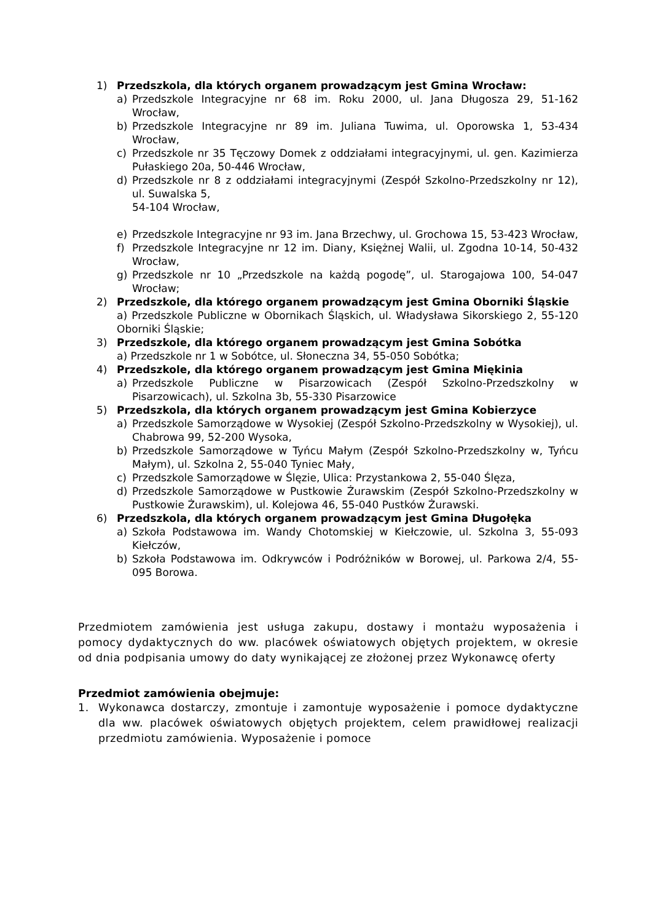1) Przedszkola, dla których organem prowadzącym jest Gmina Wrocław:
a) Przedszkole Integracyjne nr 68 im. Roku 2000, ul. Jana Długosza 29, 51-162 Wrocław,
b) Przedszkole Integracyjne nr 89 im. Juliana Tuwima, ul. Oporowska 1, 53-434 Wrocław,
c) Przedszkole nr 35 Tęczowy Domek z oddziałami integracyjnymi, ul. gen. Kazimierza Pułaskiego 20a, 50-446 Wrocław,
d) Przedszkole nr 8 z oddziałami integracyjnymi (Zespół Szkolno-Przedszkolny nr 12), ul. Suwalska 5,
54-104 Wrocław,
e) Przedszkole Integracyjne nr 93 im. Jana Brzechwy, ul. Grochowa 15, 53-423 Wrocław,
f) Przedszkole Integracyjne nr 12 im. Diany, Księżnej Walii, ul. Zgodna 10-14, 50-432 Wrocław,
g) Przedszkole nr 10 „Przedszkole na każdą pogodę”, ul. Starogajowa 100, 54-047 Wrocław;
2) Przedszkole, dla którego organem prowadzącym jest Gmina Oborniki Śląskie
a) Przedszkole Publiczne w Obornikach Śląskich, ul. Władysława Sikorskiego 2, 55-120 Oborniki Śląskie;
3) Przedszkole, dla którego organem prowadzącym jest Gmina Sobótka
a) Przedszkole nr 1 w Sobótce, ul. Słoneczna 34, 55-050 Sobótka;
4) Przedszkole, dla którego organem prowadzącym jest Gmina Miękinia
a) Przedszkole Publiczne w Pisarzowicach (Zespół Szkolno-Przedszkolny w Pisarzowicach), ul. Szkolna 3b, 55-330 Pisarzowice
5) Przedszkola, dla których organem prowadzącym jest Gmina Kobierzyce
a) Przedszkole Samorządowe w Wysokiej (Zespół Szkolno-Przedszkolny w Wysokiej), ul. Chabrowa 99, 52-200 Wysoka,
b) Przedszkole Samorządowe w Tyńcu Małym (Zespół Szkolno-Przedszkolny w, Tyńcu Małym), ul. Szkolna 2, 55-040 Tyniec Mały,
c) Przedszkole Samorządowe w Ślęzie, Ulica: Przystankowa 2, 55-040 Ślęza,
d) Przedszkole Samorządowe w Pustkowie Żurawskim (Zespół Szkolno-Przedszkolny w Pustkowie Żurawskim), ul. Kolejowa 46, 55-040 Pustków Żurawski.
6) Przedszkola, dla których organem prowadzącym jest Gmina Długołęka
a) Szkoła Podstawowa im. Wandy Chotomskiej w Kiełczowie, ul. Szkolna 3, 55-093 Kiełczów,
b) Szkoła Podstawowa im. Odkrywców i Podróżników w Borowej, ul. Parkowa 2/4, 55-095 Borowa.
Przedmiotem zamówienia jest usługa zakupu, dostawy i montażu wyposażenia i pomocy dydaktycznych do ww. placówek oświatowych objętych projektem, w okresie od dnia podpisania umowy do daty wynikającej ze złożonej przez Wykonawcę oferty
Przedmiot zamówienia obejmuje:
1. Wykonawca dostarczy, zmontuje i zamontuje wyposażenie i pomoce dydaktyczne dla ww. placówek oświatowych objętych projektem, celem prawidłowej realizacji przedmiotu zamówienia. Wyposażenie i pomoce